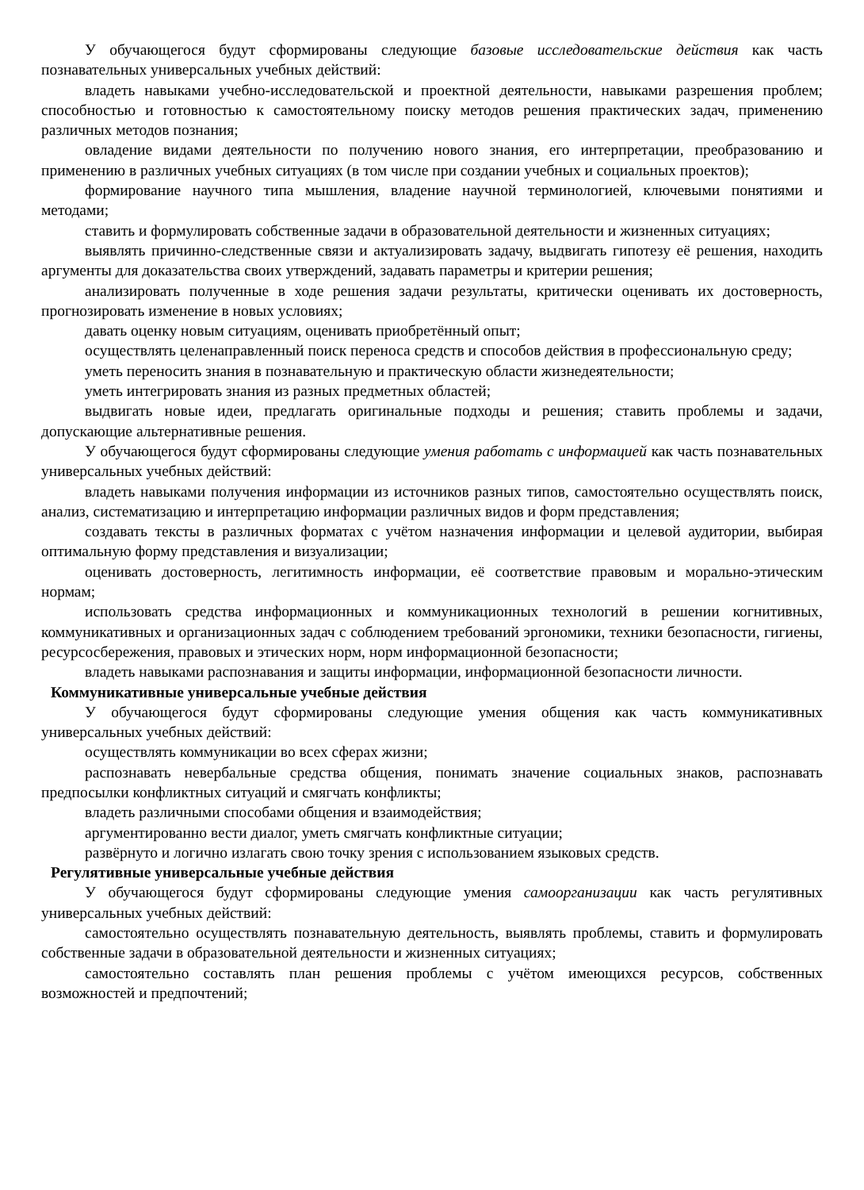У обучающегося будут сформированы следующие базовые исследовательские действия как часть познавательных универсальных учебных действий:
владеть навыками учебно-исследовательской и проектной деятельности, навыками разрешения проблем; способностью и готовностью к самостоятельному поиску методов решения практических задач, применению различных методов познания;
овладение видами деятельности по получению нового знания, его интерпретации, преобразованию и применению в различных учебных ситуациях (в том числе при создании учебных и социальных проектов);
формирование научного типа мышления, владение научной терминологией, ключевыми понятиями и методами;
ставить и формулировать собственные задачи в образовательной деятельности и жизненных ситуациях;
выявлять причинно-следственные связи и актуализировать задачу, выдвигать гипотезу её решения, находить аргументы для доказательства своих утверждений, задавать параметры и критерии решения;
анализировать полученные в ходе решения задачи результаты, критически оценивать их достоверность, прогнозировать изменение в новых условиях;
давать оценку новым ситуациям, оценивать приобретённый опыт;
осуществлять целенаправленный поиск переноса средств и способов действия в профессиональную среду;
уметь переносить знания в познавательную и практическую области жизнедеятельности;
уметь интегрировать знания из разных предметных областей;
выдвигать новые идеи, предлагать оригинальные подходы и решения; ставить проблемы и задачи, допускающие альтернативные решения.
У обучающегося будут сформированы следующие умения работать с информацией как часть познавательных универсальных учебных действий:
владеть навыками получения информации из источников разных типов, самостоятельно осуществлять поиск, анализ, систематизацию и интерпретацию информации различных видов и форм представления;
создавать тексты в различных форматах с учётом назначения информации и целевой аудитории, выбирая оптимальную форму представления и визуализации;
оценивать достоверность, легитимность информации, её соответствие правовым и морально-этическим нормам;
использовать средства информационных и коммуникационных технологий в решении когнитивных, коммуникативных и организационных задач с соблюдением требований эргономики, техники безопасности, гигиены, ресурсосбережения, правовых и этических норм, норм информационной безопасности;
владеть навыками распознавания и защиты информации, информационной безопасности личности.
Коммуникативные универсальные учебные действия
У обучающегося будут сформированы следующие умения общения как часть коммуникативных универсальных учебных действий:
осуществлять коммуникации во всех сферах жизни;
распознавать невербальные средства общения, понимать значение социальных знаков, распознавать предпосылки конфликтных ситуаций и смягчать конфликты;
владеть различными способами общения и взаимодействия;
аргументированно вести диалог, уметь смягчать конфликтные ситуации;
развёрнуто и логично излагать свою точку зрения с использованием языковых средств.
Регулятивные универсальные учебные действия
У обучающегося будут сформированы следующие умения самоорганизации как часть регулятивных универсальных учебных действий:
самостоятельно осуществлять познавательную деятельность, выявлять проблемы, ставить и формулировать собственные задачи в образовательной деятельности и жизненных ситуациях;
самостоятельно составлять план решения проблемы с учётом имеющихся ресурсов, собственных возможностей и предпочтений;